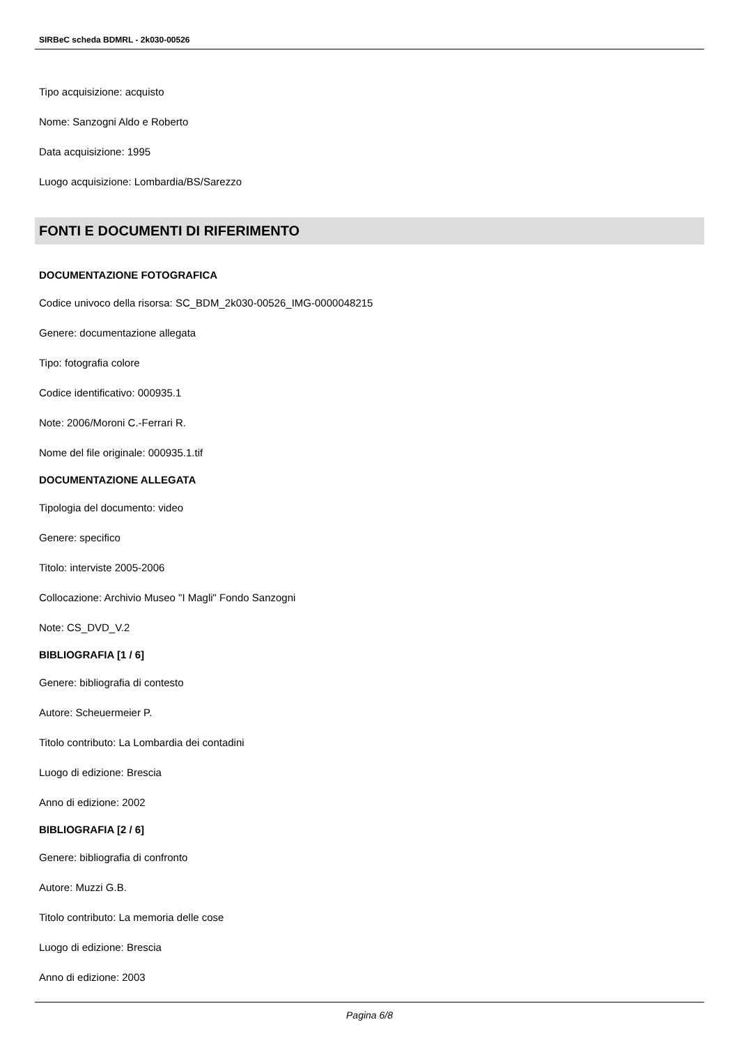SIRBeC scheda BDMRL - 2k030-00526
Tipo acquisizione: acquisto
Nome: Sanzogni Aldo e Roberto
Data acquisizione: 1995
Luogo acquisizione: Lombardia/BS/Sarezzo
FONTI E DOCUMENTI DI RIFERIMENTO
DOCUMENTAZIONE FOTOGRAFICA
Codice univoco della risorsa: SC_BDM_2k030-00526_IMG-0000048215
Genere: documentazione allegata
Tipo: fotografia colore
Codice identificativo: 000935.1
Note: 2006/Moroni C.-Ferrari R.
Nome del file originale: 000935.1.tif
DOCUMENTAZIONE ALLEGATA
Tipologia del documento: video
Genere: specifico
Titolo: interviste 2005-2006
Collocazione: Archivio Museo "I Magli" Fondo Sanzogni
Note: CS_DVD_V.2
BIBLIOGRAFIA [1 / 6]
Genere: bibliografia di contesto
Autore: Scheuermeier P.
Titolo contributo: La Lombardia dei contadini
Luogo di edizione: Brescia
Anno di edizione: 2002
BIBLIOGRAFIA [2 / 6]
Genere: bibliografia di confronto
Autore: Muzzi G.B.
Titolo contributo: La memoria delle cose
Luogo di edizione: Brescia
Anno di edizione: 2003
Pagina 6/8